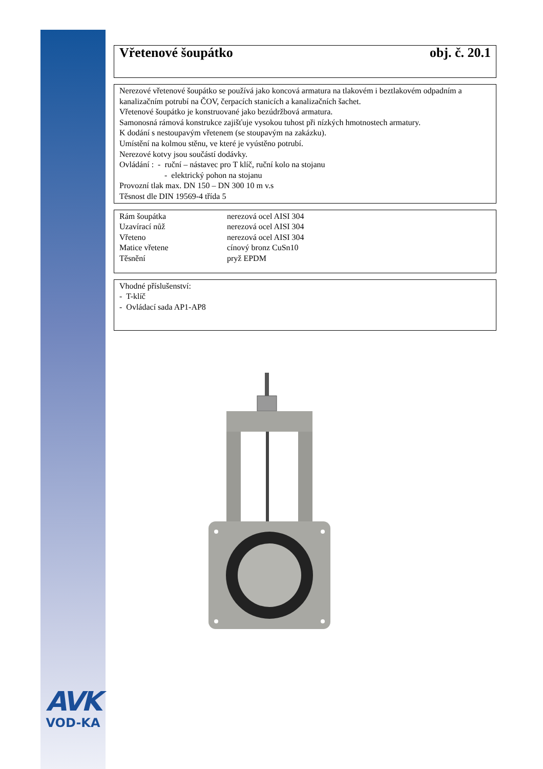AVK
VOD-KA
Vřetenové šoupátko obj. č. 20.1
Nerezové vřetenové šoupátko se používá jako koncová armatura na tlakovém i beztlakovém odpadním a kanalizačním potrubí na ČOV, čerpacích stanicích a kanalizačních šachet.
Vřetenové šoupátko je konstruované jako bezúdržbová armatura.
Samonosná rámová konstrukce zajišťuje vysokou tuhost při nízkých hmotnostech armatury.
K dodání s nestoupavým vřetenem (se stoupavým na zakázku).
Umístění na kolmou stěnu, ve které je vyústěno potrubí.
Nerezové kotvy jsou součástí dodávky.
Ovládání : - ruční – nástavec pro T klíč, ruční kolo na stojanu
- elektrický pohon na stojanu
Provozní tlak max. DN 150 – DN 300 10 m v.s
Těsnost dle DIN 19569-4 třída 5
| Rám šoupátka | nerezová ocel AISI 304 |
| Uzavírací nůž | nerezová ocel AISI 304 |
| Vřeteno | nerezová ocel AISI 304 |
| Matice vřetene | cínový bronz CuSn10 |
| Těsnění | pryž EPDM |
Vhodné příslušenství:
- T-klíč
- Ovládací sada AP1-AP8